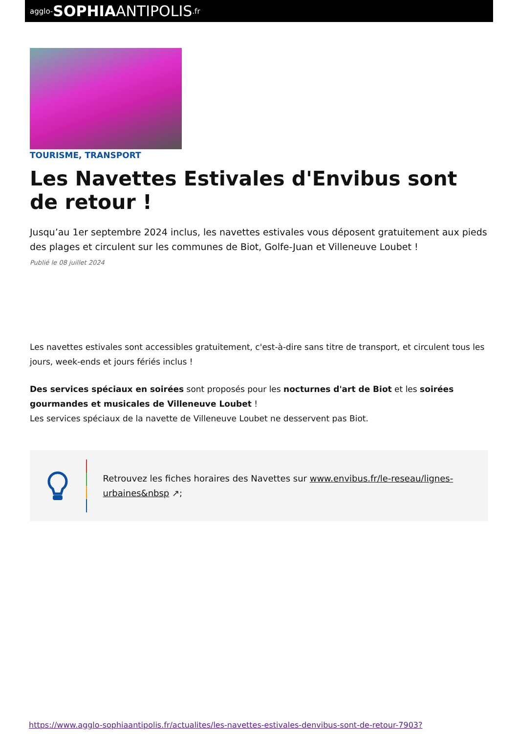agglo- SOPHIA ANTIPOLIS.fr
TOURISME, TRANSPORT
Les Navettes Estivales d'Envibus sont de retour !
Jusqu’au 1er septembre 2024 inclus, les navettes estivales vous déposent gratuitement aux pieds des plages et circulent sur les communes de Biot, Golfe-Juan et Villeneuve Loubet !
Publié le 08 juillet 2024
Les navettes estivales sont accessibles gratuitement, c'est-à-dire sans titre de transport, et circulent tous les jours, week-ends et jours fériés inclus !
Des services spéciaux en soirées sont proposés pour les nocturnes d'art de Biot et les soirées gourmandes et musicales de Villeneuve Loubet !
Les services spéciaux de la navette de Villeneuve Loubet ne desservent pas Biot.
Retrouvez les fiches horaires des Navettes sur www.envibus.fr/le-reseau/lignes-urbaines&nbsp ↗;
https://www.agglo-sophiaantipolis.fr/actualites/les-navettes-estivales-denvibus-sont-de-retour-7903?